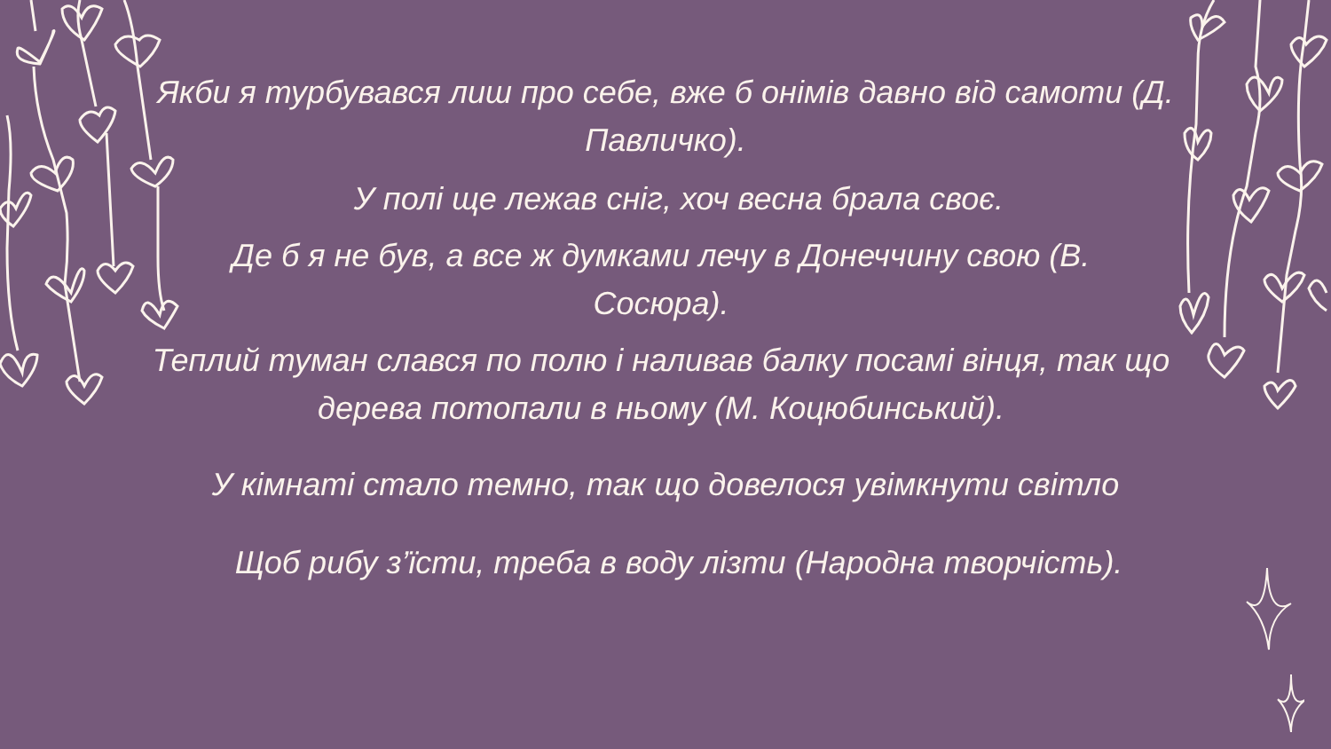Якби я турбувався лиш про себе, вже б онімів давно від самоти (Д. Павличко).
У полі ще лежав сніг, хоч весна брала своє.
Де б я не був, а все ж думками лечу в Донеччину свою (В. Сосюра).
Теплий туман слався по полю і наливав балку посамі вінця, так що дерева потопали в ньому (М. Коцюбинський).
У кімнаті стало темно, так що довелося увімкнути світло
Щоб рибу з’їсти, треба в воду лізти (Народна творчість).